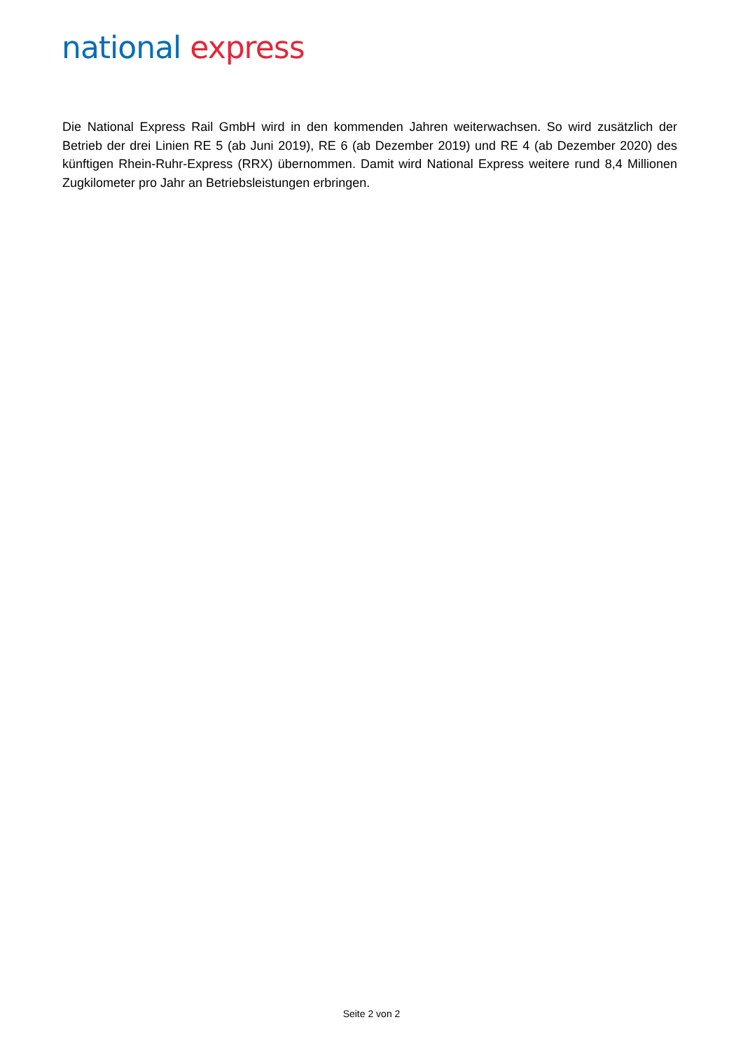national express
Die National Express Rail GmbH wird in den kommenden Jahren weiterwachsen. So wird zusätzlich der Betrieb der drei Linien RE 5 (ab Juni 2019), RE 6 (ab Dezember 2019) und RE 4 (ab Dezember 2020) des künftigen Rhein-Ruhr-Express (RRX) übernommen. Damit wird National Express weitere rund 8,4 Millionen Zugkilometer pro Jahr an Betriebsleistungen erbringen.
Seite 2 von 2